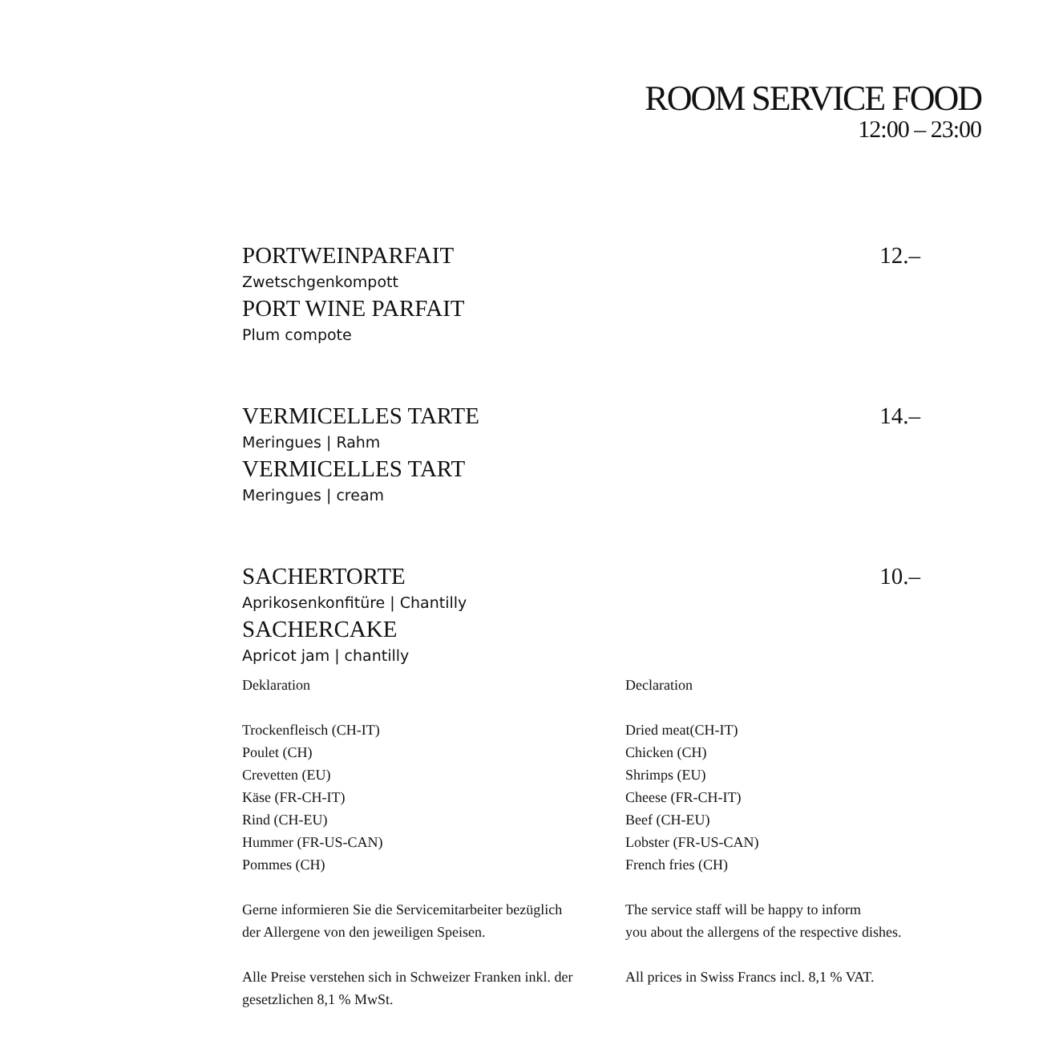ROOM SERVICE FOOD
12:00 – 23:00
PORTWEINPARFAIT 12.–
Zwetschgenkompott
PORT WINE PARFAIT
Plum compote
VERMICELLES TARTE 14.–
Meringues | Rahm
VERMICELLES TART
Meringues | cream
SACHERTORTE 10.–
Aprikosenkonfitüre | Chantilly
SACHERCAKE
Apricot jam | chantilly
Deklaration
Trockenfleisch (CH-IT)
Poulet (CH)
Crevetten (EU)
Käse (FR-CH-IT)
Rind (CH-EU)
Hummer (FR-US-CAN)
Pommes (CH)
Gerne informieren Sie die Servicemitarbeiter bezüglich
der Allergene von den jeweiligen Speisen.
Alle Preise verstehen sich in Schweizer Franken inkl. der
gesetzlichen 8,1 % MwSt.
Declaration
Dried meat(CH-IT)
Chicken (CH)
Shrimps (EU)
Cheese (FR-CH-IT)
Beef (CH-EU)
Lobster (FR-US-CAN)
French fries (CH)
The service staff will be happy to inform
you about the allergens of the respective dishes.
All prices in Swiss Francs incl. 8,1 % VAT.